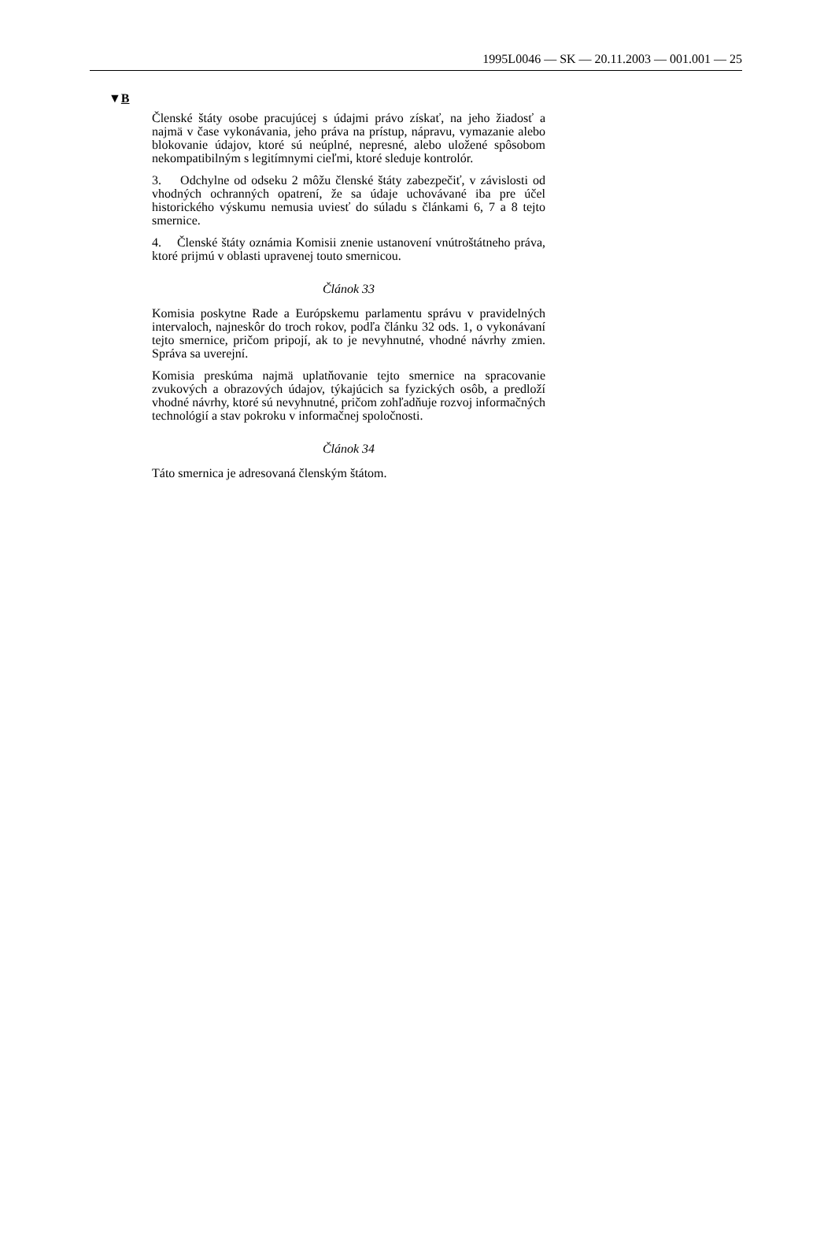1995L0046 — SK — 20.11.2003 — 001.001 — 25
▼B
Členské štáty osobe pracujúcej s údajmi právo získať, na jeho žiadosť a najmä v čase vykonávania, jeho práva na prístup, nápravu, vymazanie alebo blokovanie údajov, ktoré sú neúplné, nepresné, alebo uložené spôsobom nekompatibilným s legitímnymi cieľmi, ktoré sleduje kontrolór.
3. Odchylne od odseku 2 môžu členské štáty zabezpečiť, v závislosti od vhodných ochranných opatrení, že sa údaje uchovávané iba pre účel historického výskumu nemusia uviesť do súladu s článkami 6, 7 a 8 tejto smernice.
4. Členské štáty oznámia Komisii znenie ustanovení vnútroštátneho práva, ktoré prijmú v oblasti upravenej touto smernicou.
Článok 33
Komisia poskytne Rade a Európskemu parlamentu správu v pravidelných intervaloch, najneskôr do troch rokov, podľa článku 32 ods. 1, o vykonávaní tejto smernice, pričom pripojí, ak to je nevyhnutné, vhodné návrhy zmien. Správa sa uverejní.
Komisia preskúma najmä uplatňovanie tejto smernice na spracovanie zvukových a obrazových údajov, týkajúcich sa fyzických osôb, a predloží vhodné návrhy, ktoré sú nevyhnutné, pričom zohľadňuje rozvoj informačných technológií a stav pokroku v informačnej spoločnosti.
Článok 34
Táto smernica je adresovaná členským štátom.